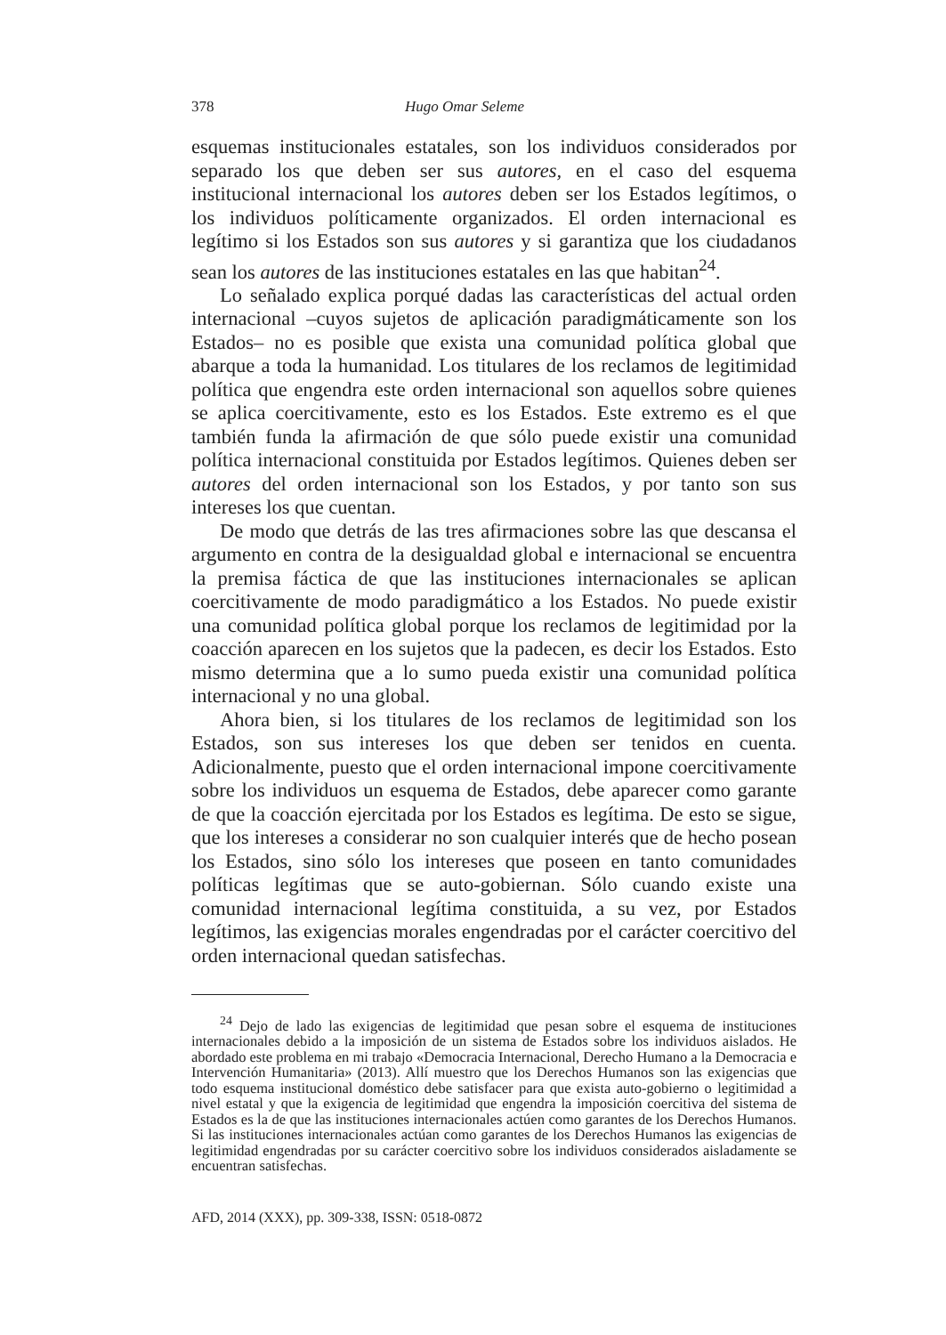378 Hugo Omar Seleme
esquemas institucionales estatales, son los individuos considerados por separado los que deben ser sus autores, en el caso del esquema institucional internacional los autores deben ser los Estados legítimos, o los individuos políticamente organizados. El orden internacional es legítimo si los Estados son sus autores y si garantiza que los ciudadanos sean los autores de las instituciones estatales en las que habitan<sup>24</sup>.
Lo señalado explica porqué dadas las características del actual orden internacional –cuyos sujetos de aplicación paradigmáticamente son los Estados– no es posible que exista una comunidad política global que abarque a toda la humanidad. Los titulares de los reclamos de legitimidad política que engendra este orden internacional son aquellos sobre quienes se aplica coercitivamente, esto es los Estados. Este extremo es el que también funda la afirmación de que sólo puede existir una comunidad política internacional constituida por Estados legítimos. Quienes deben ser autores del orden internacional son los Estados, y por tanto son sus intereses los que cuentan.
De modo que detrás de las tres afirmaciones sobre las que descansa el argumento en contra de la desigualdad global e internacional se encuentra la premisa fáctica de que las instituciones internacionales se aplican coercitivamente de modo paradigmático a los Estados. No puede existir una comunidad política global porque los reclamos de legitimidad por la coacción aparecen en los sujetos que la padecen, es decir los Estados. Esto mismo determina que a lo sumo pueda existir una comunidad política internacional y no una global.
Ahora bien, si los titulares de los reclamos de legitimidad son los Estados, son sus intereses los que deben ser tenidos en cuenta. Adicionalmente, puesto que el orden internacional impone coercitivamente sobre los individuos un esquema de Estados, debe aparecer como garante de que la coacción ejercitada por los Estados es legítima. De esto se sigue, que los intereses a considerar no son cualquier interés que de hecho posean los Estados, sino sólo los intereses que poseen en tanto comunidades políticas legítimas que se auto-gobiernan. Sólo cuando existe una comunidad internacional legítima constituida, a su vez, por Estados legítimos, las exigencias morales engendradas por el carácter coercitivo del orden internacional quedan satisfechas.
<sup>24</sup> Dejo de lado las exigencias de legitimidad que pesan sobre el esquema de instituciones internacionales debido a la imposición de un sistema de Estados sobre los individuos aislados. He abordado este problema en mi trabajo «Democracia Internacional, Derecho Humano a la Democracia e Intervención Humanitaria» (2013). Allí muestro que los Derechos Humanos son las exigencias que todo esquema institucional doméstico debe satisfacer para que exista auto-gobierno o legitimidad a nivel estatal y que la exigencia de legitimidad que engendra la imposición coercitiva del sistema de Estados es la de que las instituciones internacionales actúen como garantes de los Derechos Humanos. Si las instituciones internacionales actúan como garantes de los Derechos Humanos las exigencias de legitimidad engendradas por su carácter coercitivo sobre los individuos considerados aisladamente se encuentran satisfechas.
AFD, 2014 (XXX), pp. 309-338, ISSN: 0518-0872